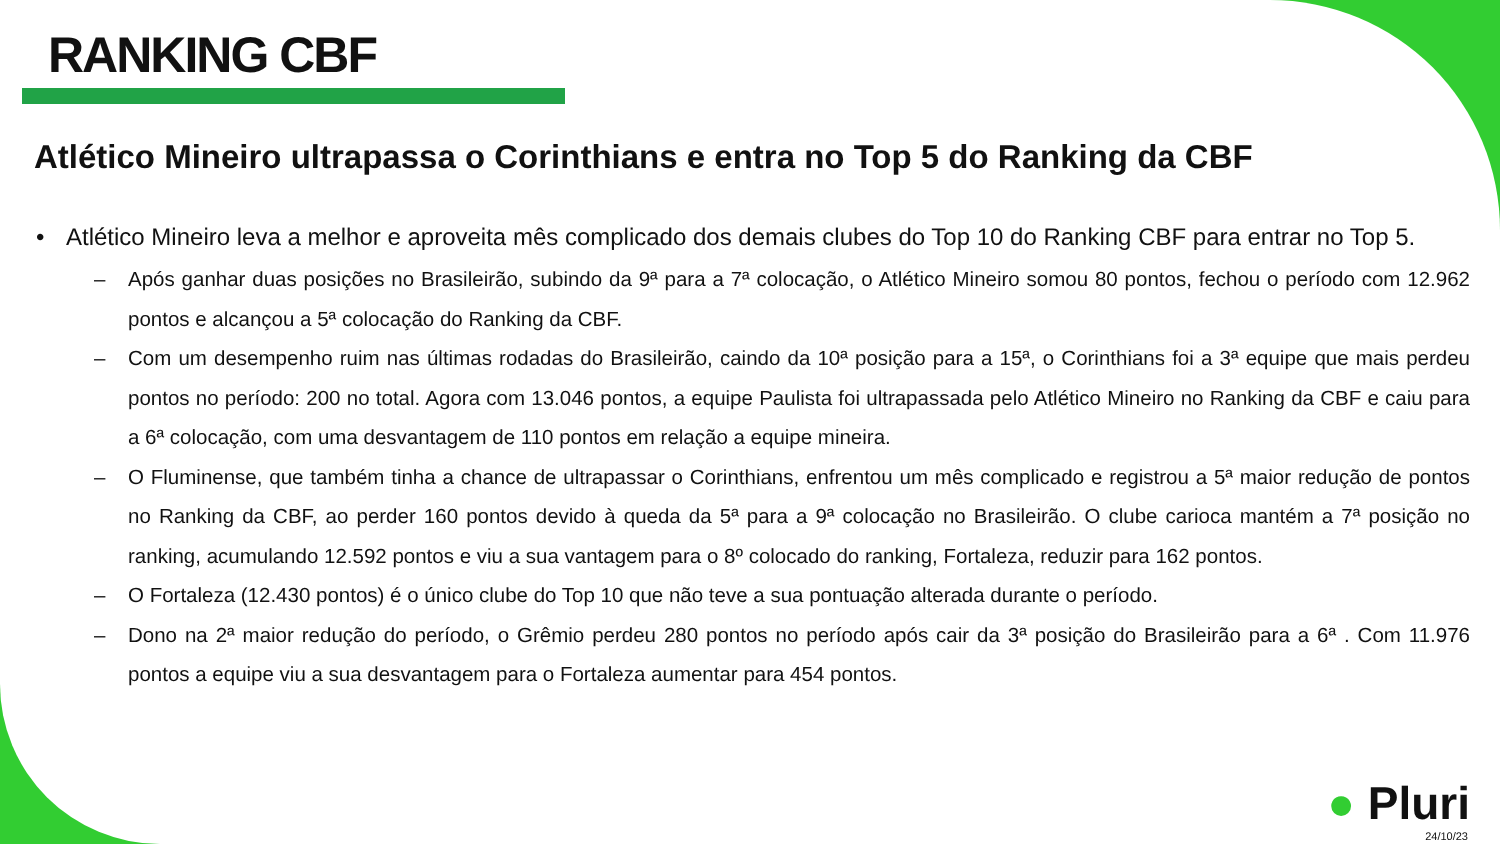RANKING CBF
Atlético Mineiro ultrapassa o Corinthians e entra no Top 5 do Ranking da CBF
• Atlético Mineiro leva a melhor e aproveita mês complicado dos demais clubes do Top 10 do Ranking CBF para entrar no Top 5.
– Após ganhar duas posições no Brasileirão, subindo da 9ª para a 7ª colocação, o Atlético Mineiro somou 80 pontos, fechou o período com 12.962 pontos e alcançou a 5ª colocação do Ranking da CBF.
– Com um desempenho ruim nas últimas rodadas do Brasileirão, caindo da 10ª posição para a 15ª, o Corinthians foi a 3ª equipe que mais perdeu pontos no período: 200 no total. Agora com 13.046 pontos, a equipe Paulista foi ultrapassada pelo Atlético Mineiro no Ranking da CBF e caiu para a 6ª colocação, com uma desvantagem de 110 pontos em relação a equipe mineira.
– O Fluminense, que também tinha a chance de ultrapassar o Corinthians, enfrentou um mês complicado e registrou a 5ª maior redução de pontos no Ranking da CBF, ao perder 160 pontos devido à queda da 5ª para a 9ª colocação no Brasileirão. O clube carioca mantém a 7ª posição no ranking, acumulando 12.592 pontos e viu a sua vantagem para o 8º colocado do ranking, Fortaleza, reduzir para 162 pontos.
– O Fortaleza (12.430 pontos) é o único clube do Top 10 que não teve a sua pontuação alterada durante o período.
– Dono na 2ª maior redução do período, o Grêmio perdeu 280 pontos no período após cair da 3ª posição do Brasileirão para a 6ª . Com 11.976 pontos a equipe viu a sua desvantagem para o Fortaleza aumentar para 454 pontos.
● Pluri
24/10/23